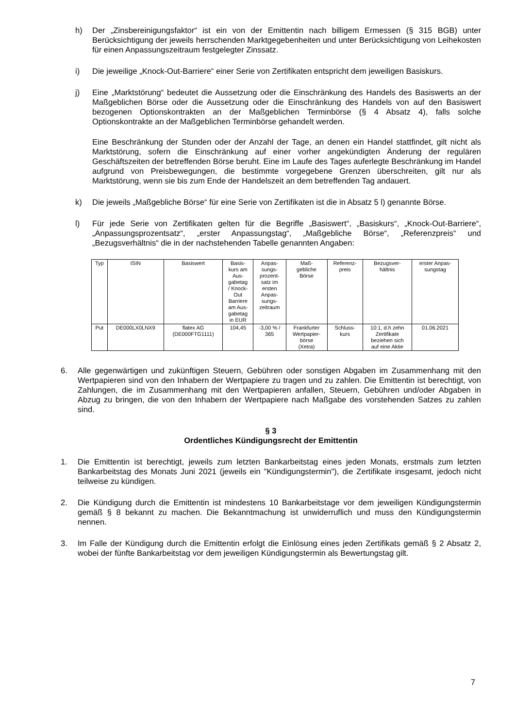h) Der „Zinsbereinigungsfaktor“ ist ein von der Emittentin nach billigem Ermessen (§ 315 BGB) unter Berücksichtigung der jeweils herrschenden Marktgegebenheiten und unter Berücksichtigung von Leihekosten für einen Anpassungszeitraum festgelegter Zinssatz.
i) Die jeweilige „Knock-Out-Barriere“ einer Serie von Zertifikaten entspricht dem jeweiligen Basiskurs.
j) Eine „Marktstörung“ bedeutet die Aussetzung oder die Einschränkung des Handels des Basiswerts an der Maßgeblichen Börse oder die Aussetzung oder die Einschränkung des Handels von auf den Basiswert bezogenen Optionskontrakten an der Maßgeblichen Terminbörse (§ 4 Absatz 4), falls solche Optionskontrakte an der Maßgeblichen Terminbörse gehandelt werden.
Eine Beschränkung der Stunden oder der Anzahl der Tage, an denen ein Handel stattfindet, gilt nicht als Marktstörung, sofern die Einschränkung auf einer vorher angekündigten Änderung der regulären Geschäftszeiten der betreffenden Börse beruht. Eine im Laufe des Tages auferlegte Beschränkung im Handel aufgrund von Preisbewegungen, die bestimmte vorgegebene Grenzen überschreiten, gilt nur als Marktstörung, wenn sie bis zum Ende der Handelszeit an dem betreffenden Tag andauert.
k) Die jeweils „Maßgebliche Börse“ für eine Serie von Zertifikaten ist die in Absatz 5 l) genannte Börse.
l) Für jede Serie von Zertifikaten gelten für die Begriffe „Basiswert“, „Basiskurs“, „Knock-Out-Barriere“, „Anpassungsprozentsatz“, „erster Anpassungstag“, „Maßgebliche Börse“, „Referenzpreis“ und „Bezugsverhältnis“ die in der nachstehenden Tabelle genannten Angaben:
| Typ | ISIN | Basiswert | Basis- kurs am Aus- gabetag / Knock- Out Barriere am Aus- gabetag in EUR | Anpas- sungs- prozent- satz im ersten Anpas- sungs- zeitraum | Maß- gebliche Börse | Referenz- preis | Bezugsver- hältnis | erster Anpas- sungstag |
| --- | --- | --- | --- | --- | --- | --- | --- | --- |
| Put | DE000LX0LNX9 | flatex AG (DE000FTG1111) | 104,45 | -3,00 % / 365 | Frankfurter Wertpapier- börse (Xetra) | Schluss- kurs | 10:1, d.h zehn Zertifikate beziehen sich auf eine Aktie | 01.06.2021 |
6. Alle gegenwärtigen und zukünftigen Steuern, Gebühren oder sonstigen Abgaben im Zusammenhang mit den Wertpapieren sind von den Inhabern der Wertpapiere zu tragen und zu zahlen. Die Emittentin ist berechtigt, von Zahlungen, die im Zusammenhang mit den Wertpapieren anfallen, Steuern, Gebühren und/oder Abgaben in Abzug zu bringen, die von den Inhabern der Wertpapiere nach Maßgabe des vorstehenden Satzes zu zahlen sind.
§ 3
Ordentliches Kündigungsrecht der Emittentin
1. Die Emittentin ist berechtigt, jeweils zum letzten Bankarbeitstag eines jeden Monats, erstmals zum letzten Bankarbeitstag des Monats Juni 2021 (jeweils ein "Kündigungstermin"), die Zertifikate insgesamt, jedoch nicht teilweise zu kündigen.
2. Die Kündigung durch die Emittentin ist mindestens 10 Bankarbeitstage vor dem jeweiligen Kündigungstermin gemäß § 8 bekannt zu machen. Die Bekanntmachung ist unwiderruflich und muss den Kündigungstermin nennen.
3. Im Falle der Kündigung durch die Emittentin erfolgt die Einlösung eines jeden Zertifikats gemäß § 2 Absatz 2, wobei der fünfte Bankarbeitstag vor dem jeweiligen Kündigungstermin als Bewertungstag gilt.
7